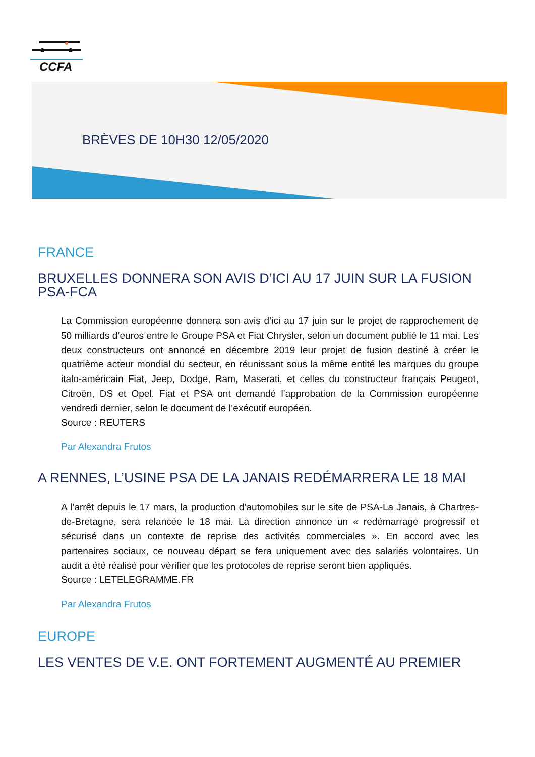CCFA
BRÈVES DE 10H30 12/05/2020
FRANCE
BRUXELLES DONNERA SON AVIS D’ICI AU 17 JUIN SUR LA FUSION PSA-FCA
La Commission européenne donnera son avis d’ici au 17 juin sur le projet de rapprochement de 50 milliards d’euros entre le Groupe PSA et Fiat Chrysler, selon un document publié le 11 mai. Les deux constructeurs ont annoncé en décembre 2019 leur projet de fusion destiné à créer le quatrième acteur mondial du secteur, en réunissant sous la même entité les marques du groupe italo-américain Fiat, Jeep, Dodge, Ram, Maserati, et celles du constructeur français Peugeot, Citroën, DS et Opel. Fiat et PSA ont demandé l’approbation de la Commission européenne vendredi dernier, selon le document de l’exécutif européen.
Source : REUTERS
Par Alexandra Frutos
A RENNES, L’USINE PSA DE LA JANAIS REDÉMARRERA LE 18 MAI
A l’arrêt depuis le 17 mars, la production d’automobiles sur le site de PSA-La Janais, à Chartres-de-Bretagne, sera relancée le 18 mai. La direction annonce un « redémarrage progressif et sécurisé dans un contexte de reprise des activités commerciales ». En accord avec les partenaires sociaux, ce nouveau départ se fera uniquement avec des salariés volontaires. Un audit a été réalisé pour vérifier que les protocoles de reprise seront bien appliqués.
Source : LETELEGRAMME.FR
Par Alexandra Frutos
EUROPE
LES VENTES DE V.E. ONT FORTEMENT AUGMENTÉ AU PREMIER